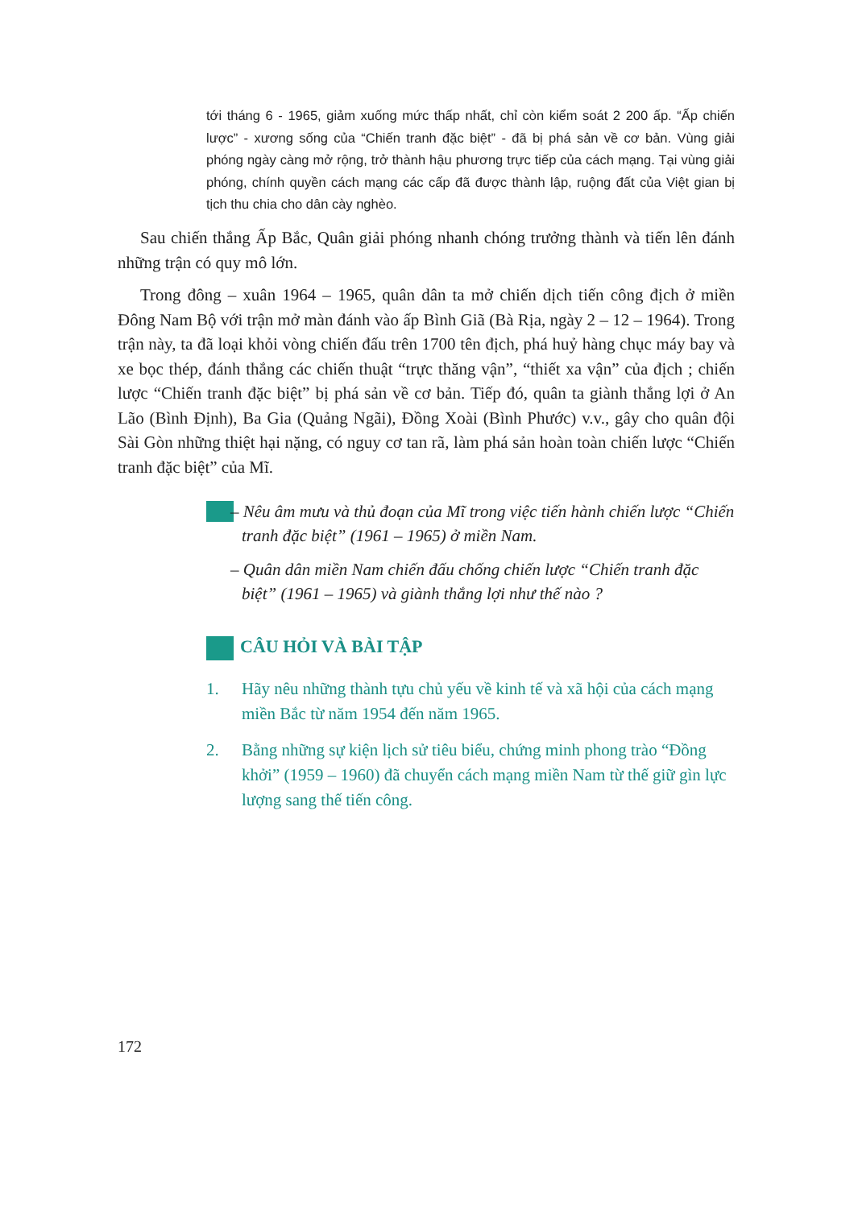tới tháng 6 - 1965, giảm xuống mức thấp nhất, chỉ còn kiểm soát 2 200 ấp. “Ấp chiến lược” - xương sống của “Chiến tranh đặc biệt” - đã bị phá sản về cơ bản. Vùng giải phóng ngày càng mở rộng, trở thành hậu phương trực tiếp của cách mạng. Tại vùng giải phóng, chính quyền cách mạng các cấp đã được thành lập, ruộng đất của Việt gian bị tịch thu chia cho dân cày nghèo.
Sau chiến thắng Ấp Bắc, Quân giải phóng nhanh chóng trưởng thành và tiến lên đánh những trận có quy mô lớn.
Trong đông – xuân 1964 – 1965, quân dân ta mở chiến dịch tiến công địch ở miền Đông Nam Bộ với trận mở màn đánh vào ấp Bình Giã (Bà Rịa, ngày 2 – 12 – 1964). Trong trận này, ta đã loại khỏi vòng chiến đấu trên 1700 tên địch, phá huỷ hàng chục máy bay và xe bọc thép, đánh thắng các chiến thuật “trực thăng vận”, “thiết xa vận” của địch ; chiến lược “Chiến tranh đặc biệt” bị phá sản về cơ bản. Tiếp đó, quân ta giành thắng lợi ở An Lão (Bình Định), Ba Gia (Quảng Ngãi), Đồng Xoài (Bình Phước) v.v., gây cho quân đội Sài Gòn những thiệt hại nặng, có nguy cơ tan rã, làm phá sản hoàn toàn chiến lược “Chiến tranh đặc biệt” của Mĩ.
– Nêu âm mưu và thủ đoạn của Mĩ trong việc tiến hành chiến lược “Chiến tranh đặc biệt” (1961 – 1965) ở miền Nam.
– Quân dân miền Nam chiến đấu chống chiến lược “Chiến tranh đặc biệt” (1961 – 1965) và giành thắng lợi như thế nào ?
CÂU HỎI VÀ BÀI TẬP
1. Hãy nêu những thành tựu chủ yếu về kinh tế và xã hội của cách mạng miền Bắc từ năm 1954 đến năm 1965.
2. Bằng những sự kiện lịch sử tiêu biểu, chứng minh phong trào “Đồng khởi” (1959 – 1960) đã chuyển cách mạng miền Nam từ thế giữ gìn lực lượng sang thế tiến công.
172